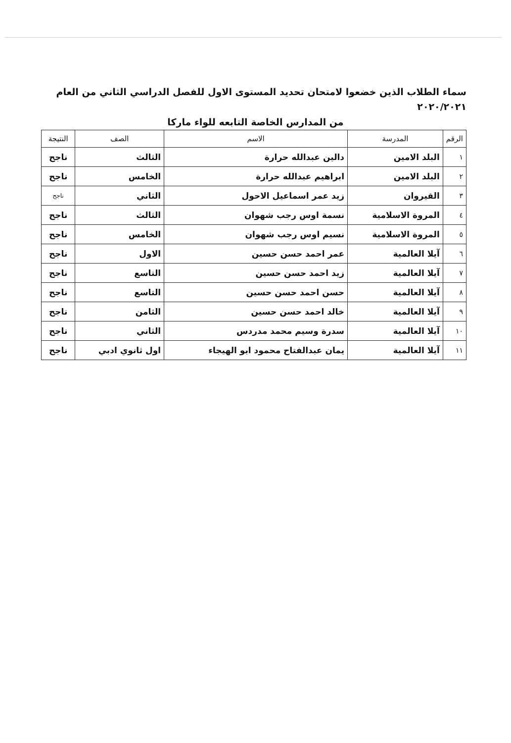سماء الطلاب الذين خضعوا لامتحان تحديد المستوى الاول للفصل الدراسي الثاني من العام ٢٠٢٠/٢٠٢١
من المدارس الخاصة التابعه للواء ماركا
| الرقم | المدرسة | الاسم | الصف | النتيجة |
| --- | --- | --- | --- | --- |
| ١ | البلد الامين | دالين عبدالله حرارة | الثالث | ناجح |
| ٢ | البلد الامين | ابراهيم عبدالله حرارة | الخامس | ناجح |
| ٣ | القيروان | زيد عمر اسماعيل الاحول | الثاني | ناجح |
| ٤ | المروة الاسلامية | نسمة اوس رجب شهوان | الثالث | ناجح |
| ٥ | المروة الاسلامية | نسيم اوس رجب شهوان | الخامس | ناجح |
| ٦ | آيلا العالمية | عمر احمد حسن حسين | الاول | ناجح |
| ٧ | آيلا العالمية | زيد احمد حسن حسين | التاسع | ناجح |
| ٨ | آيلا العالمية | حسن احمد حسن حسين | التاسع | ناجح |
| ٩ | آيلا العالمية | خالد احمد حسن حسين | الثامن | ناجح |
| ١٠ | آيلا العالمية | سدرة وسيم محمد مدردس | الثاني | ناجح |
| ١١ | آيلا العالمية | يمان عبدالفتاح محمود ابو الهيجاء | اول ثانوي ادبي | ناجح |